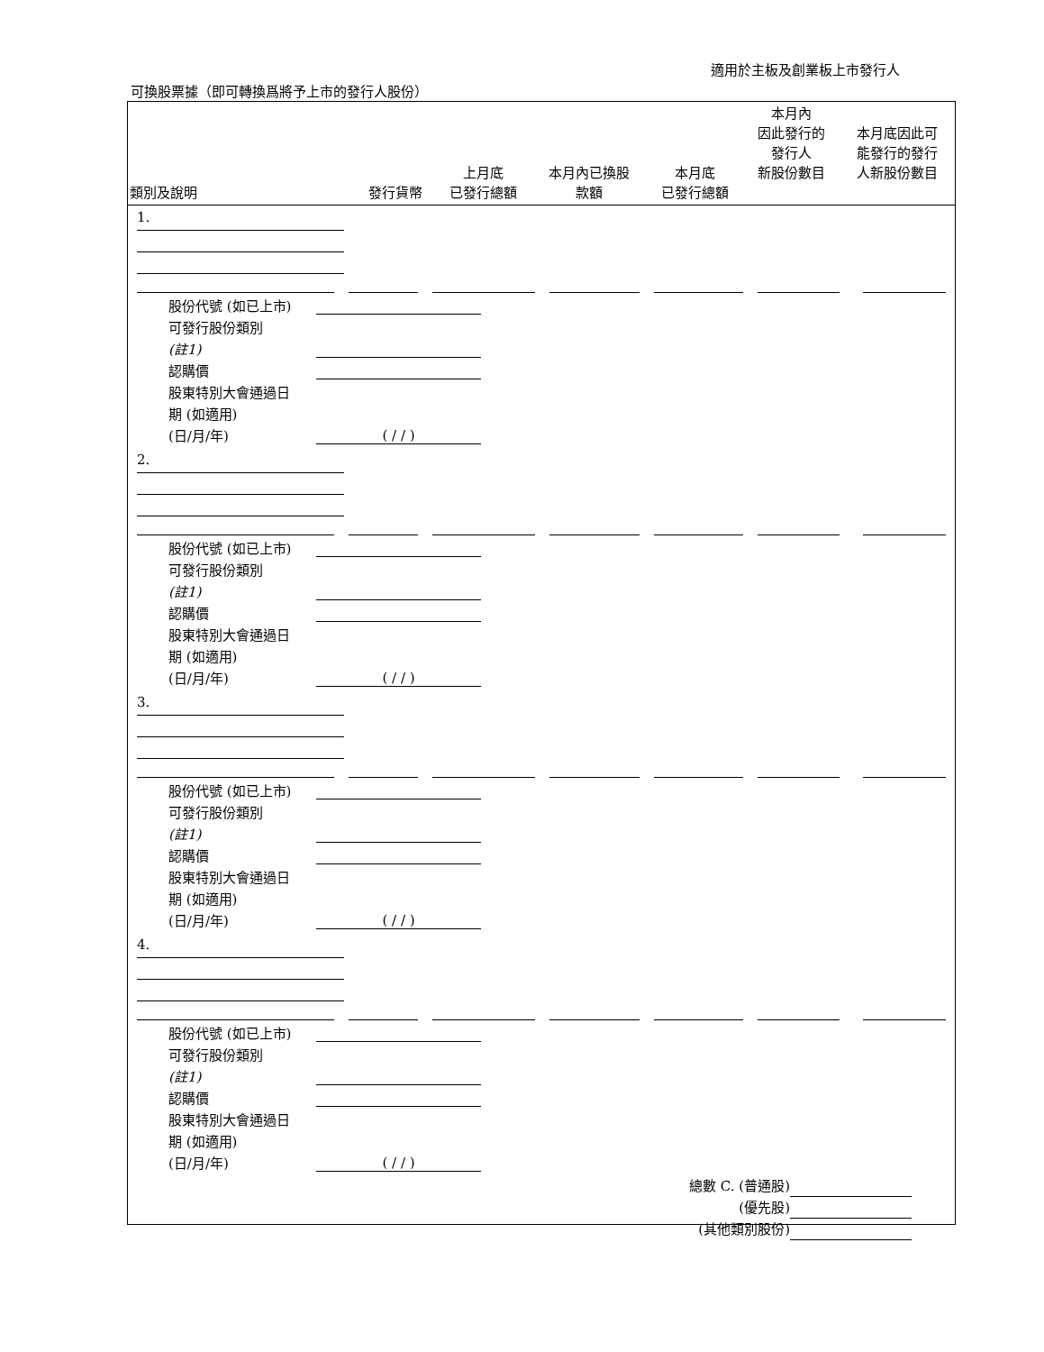適用於主板及創業板上市發行人
可換股票據（即可轉換爲將予上市的發行人股份）
| 類別及說明 | 發行貨幣 | 上月底 已發行總額 | 本月內已換股 款額 | 本月底 已發行總額 | 本月內 因此發行的 發行人 新股份數目 | 本月底因此可 能發行的發行 人新股份數目 |
| --- | --- | --- | --- | --- | --- | --- |
1.
股份代號 (如已上市)
可發行股份類別
(註1)
認購價
股東特別大會通過日
期 (如適用)
(日/月/年) ( / / )
2.
股份代號 (如已上市)
可發行股份類別
(註1)
認購價
股東特別大會通過日
期 (如適用)
(日/月/年) ( / / )
3.
股份代號 (如已上市)
可發行股份類別
(註1)
認購價
股東特別大會通過日
期 (如適用)
(日/月/年) ( / / )
4.
股份代號 (如已上市)
可發行股份類別
(註1)
認購價
股東特別大會通過日
期 (如適用)
(日/月/年) ( / / )
總數 C. (普通股)
(優先股)
(其他類別股份)